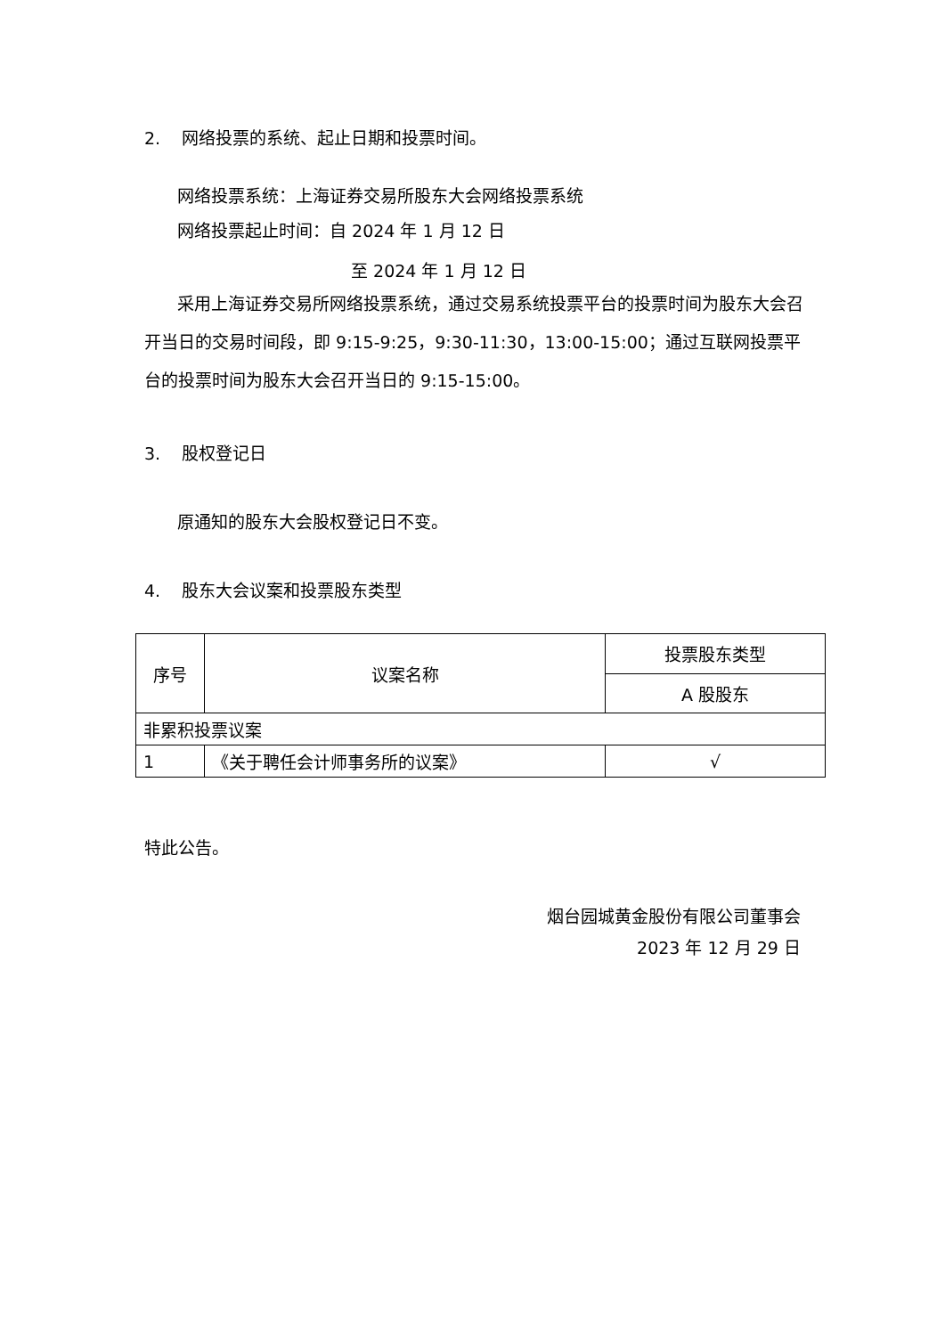2. 网络投票的系统、起止日期和投票时间。
网络投票系统：上海证券交易所股东大会网络投票系统
网络投票起止时间：自 2024 年 1 月 12 日
至 2024 年 1 月 12 日
采用上海证券交易所网络投票系统，通过交易系统投票平台的投票时间为股东大会召开当日的交易时间段，即 9:15-9:25，9:30-11:30，13:00-15:00；通过互联网投票平台的投票时间为股东大会召开当日的 9:15-15:00。
3. 股权登记日
原通知的股东大会股权登记日不变。
4. 股东大会议案和投票股东类型
| 序号 | 议案名称 | 投票股东类型 |
| --- | --- | --- |
| | | A 股股东 |
| 非累积投票议案 | | |
| 1 | 《关于聘任会计师事务所的议案》 | √ |
特此公告。
烟台园城黄金股份有限公司董事会
2023 年 12 月 29 日